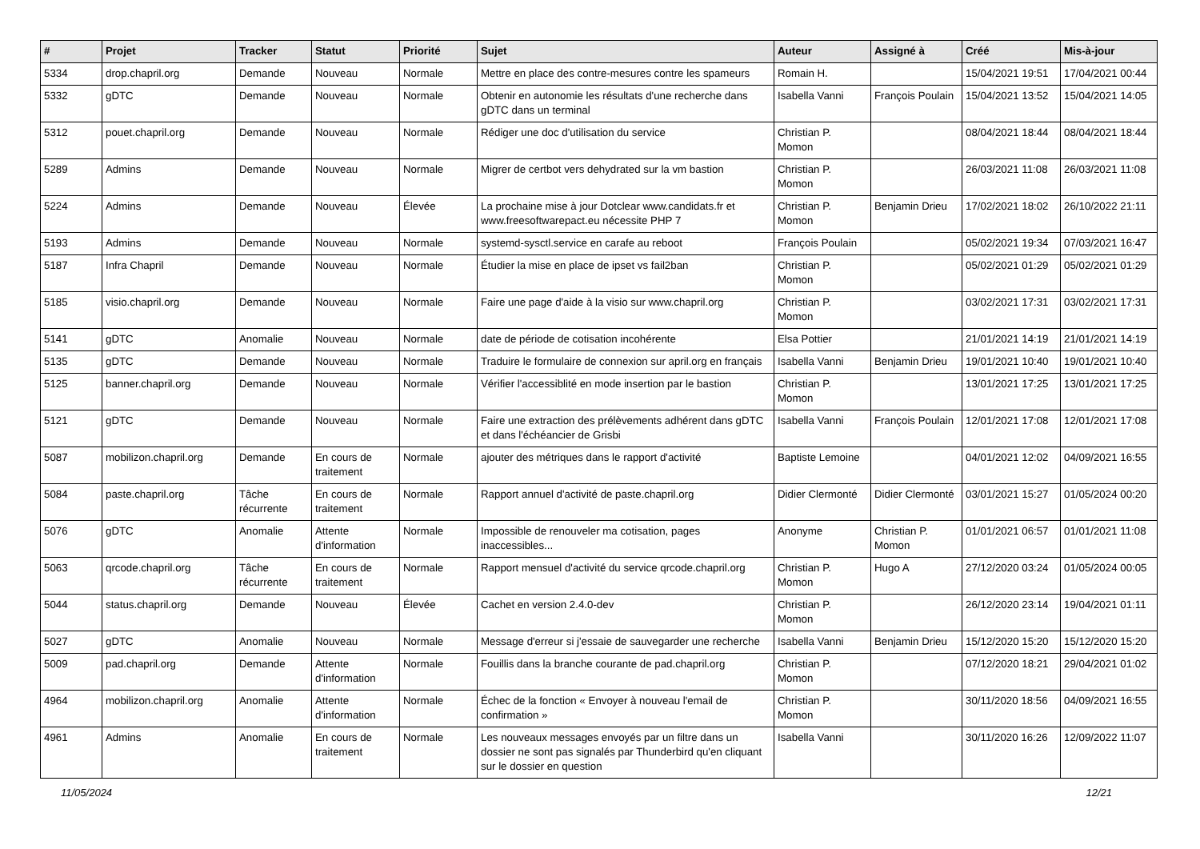| # | Projet | Tracker | Statut | Priorité | Sujet | Auteur | Assigné à | Créé | Mis-à-jour |
| --- | --- | --- | --- | --- | --- | --- | --- | --- | --- |
| 5334 | drop.chapril.org | Demande | Nouveau | Normale | Mettre en place des contre-mesures contre les spameurs | Romain H. | | 15/04/2021 19:51 | 17/04/2021 00:44 |
| 5332 | gDTC | Demande | Nouveau | Normale | Obtenir en autonomie les résultats d'une recherche dans gDTC dans un terminal | Isabella Vanni | François Poulain | 15/04/2021 13:52 | 15/04/2021 14:05 |
| 5312 | pouet.chapril.org | Demande | Nouveau | Normale | Rédiger une doc d'utilisation du service | Christian P. Momon | | 08/04/2021 18:44 | 08/04/2021 18:44 |
| 5289 | Admins | Demande | Nouveau | Normale | Migrer de certbot vers dehydrated sur la vm bastion | Christian P. Momon | | 26/03/2021 11:08 | 26/03/2021 11:08 |
| 5224 | Admins | Demande | Nouveau | Élevée | La prochaine mise à jour Dotclear www.candidats.fr et www.freesoftwarepact.eu nécessite PHP 7 | Christian P. Momon | Benjamin Drieu | 17/02/2021 18:02 | 26/10/2022 21:11 |
| 5193 | Admins | Demande | Nouveau | Normale | systemd-sysctl.service en carafe au reboot | François Poulain | | 05/02/2021 19:34 | 07/03/2021 16:47 |
| 5187 | Infra Chapril | Demande | Nouveau | Normale | Étudier la mise en place de ipset vs fail2ban | Christian P. Momon | | 05/02/2021 01:29 | 05/02/2021 01:29 |
| 5185 | visio.chapril.org | Demande | Nouveau | Normale | Faire une page d'aide à la visio sur www.chapril.org | Christian P. Momon | | 03/02/2021 17:31 | 03/02/2021 17:31 |
| 5141 | gDTC | Anomalie | Nouveau | Normale | date de période de cotisation incohérente | Elsa Pottier | | 21/01/2021 14:19 | 21/01/2021 14:19 |
| 5135 | gDTC | Demande | Nouveau | Normale | Traduire le formulaire de connexion sur april.org en français | Isabella Vanni | Benjamin Drieu | 19/01/2021 10:40 | 19/01/2021 10:40 |
| 5125 | banner.chapril.org | Demande | Nouveau | Normale | Vérifier l'accessiblité en mode insertion par le bastion | Christian P. Momon | | 13/01/2021 17:25 | 13/01/2021 17:25 |
| 5121 | gDTC | Demande | Nouveau | Normale | Faire une extraction des prélèvements adhérent dans gDTC et dans l'échéancier de Grisbi | Isabella Vanni | François Poulain | 12/01/2021 17:08 | 12/01/2021 17:08 |
| 5087 | mobilizon.chapril.org | Demande | En cours de traitement | Normale | ajouter des métriques dans le rapport d'activité | Baptiste Lemoine | | 04/01/2021 12:02 | 04/09/2021 16:55 |
| 5084 | paste.chapril.org | Tâche récurrente | En cours de traitement | Normale | Rapport annuel d'activité de paste.chapril.org | Didier Clermonté | Didier Clermonté | 03/01/2021 15:27 | 01/05/2024 00:20 |
| 5076 | gDTC | Anomalie | Attente d'information | Normale | Impossible de renouveler ma cotisation, pages inaccessibles... | Anonyme | Christian P. Momon | 01/01/2021 06:57 | 01/01/2021 11:08 |
| 5063 | qrcode.chapril.org | Tâche récurrente | En cours de traitement | Normale | Rapport mensuel d'activité du service qrcode.chapril.org | Christian P. Momon | Hugo A | 27/12/2020 03:24 | 01/05/2024 00:05 |
| 5044 | status.chapril.org | Demande | Nouveau | Élevée | Cachet en version 2.4.0-dev | Christian P. Momon | | 26/12/2020 23:14 | 19/04/2021 01:11 |
| 5027 | gDTC | Anomalie | Nouveau | Normale | Message d'erreur si j'essaie de sauvegarder une recherche | Isabella Vanni | Benjamin Drieu | 15/12/2020 15:20 | 15/12/2020 15:20 |
| 5009 | pad.chapril.org | Demande | Attente d'information | Normale | Fouillis dans la branche courante de pad.chapril.org | Christian P. Momon | | 07/12/2020 18:21 | 29/04/2021 01:02 |
| 4964 | mobilizon.chapril.org | Anomalie | Attente d'information | Normale | Échec de la fonction « Envoyer à nouveau l'email de confirmation » | Christian P. Momon | | 30/11/2020 18:56 | 04/09/2021 16:55 |
| 4961 | Admins | Anomalie | En cours de traitement | Normale | Les nouveaux messages envoyés par un filtre dans un dossier ne sont pas signalés par Thunderbird qu'en cliquant sur le dossier en question | Isabella Vanni | | 30/11/2020 16:26 | 12/09/2022 11:07 |
11/05/2024 12/21